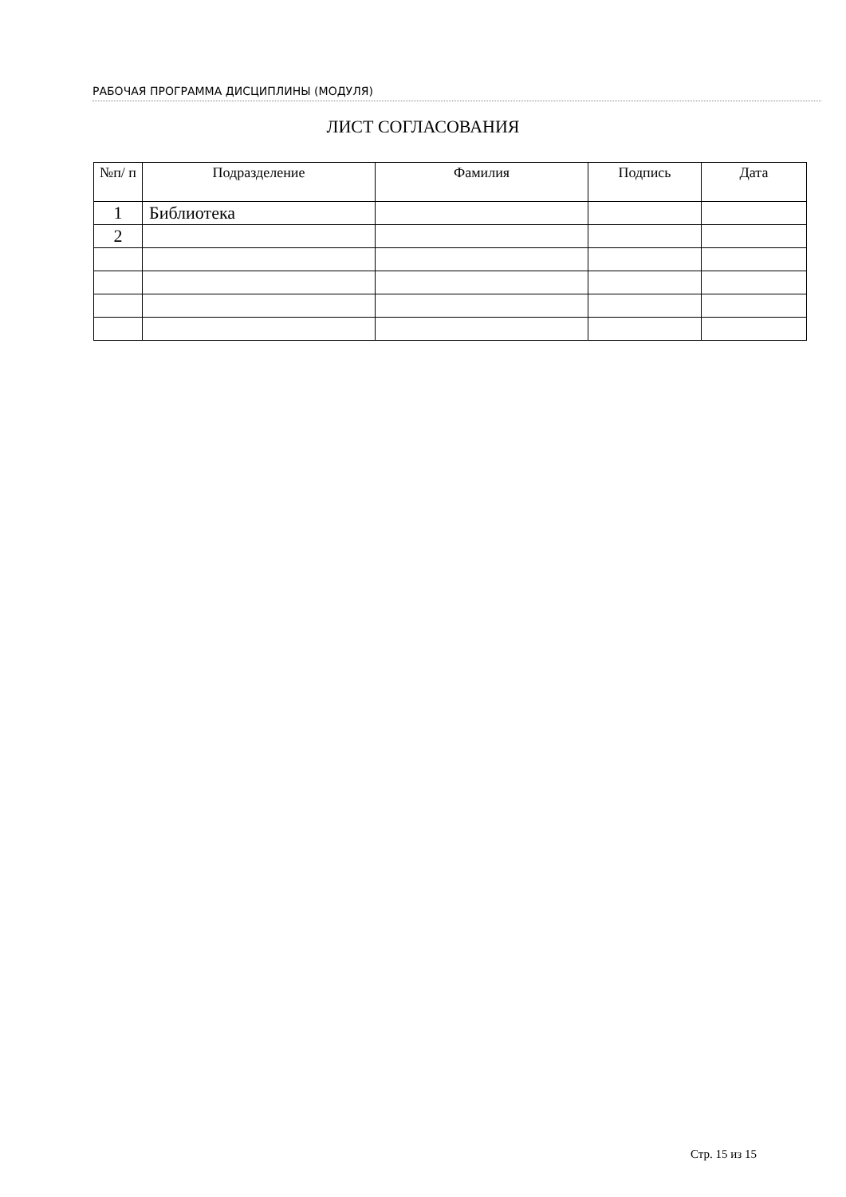РАБОЧАЯ ПРОГРАММА ДИСЦИПЛИНЫ (МОДУЛЯ)
ЛИСТ СОГЛАСОВАНИЯ
| №п/ п | Подразделение | Фамилия | Подпись | Дата |
| --- | --- | --- | --- | --- |
| 1 | Библиотека | | | |
| 2 | | | | |
Стр. 15 из 15